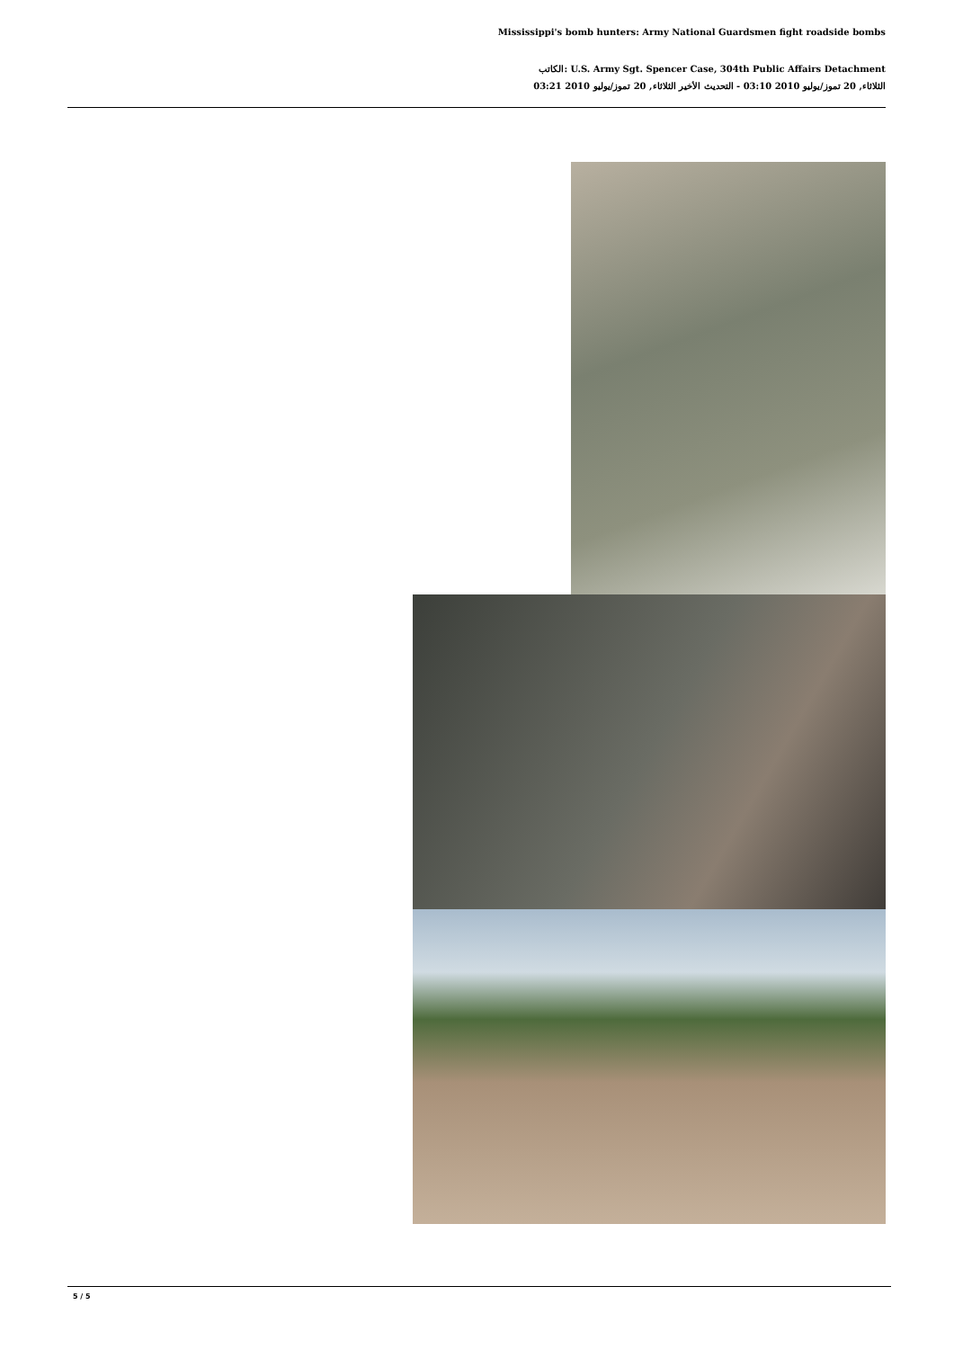Mississippi's bomb hunters: Army National Guardsmen fight roadside bombs
الكاتب: U.S. Army Sgt. Spencer Case, 304th Public Affairs Detachment
الثلاثاء, 20 تموز/يوليو 2010 03:10 - التحديث الأخير الثلاثاء, 20 تموز/يوليو 2010 03:21
5 / 5